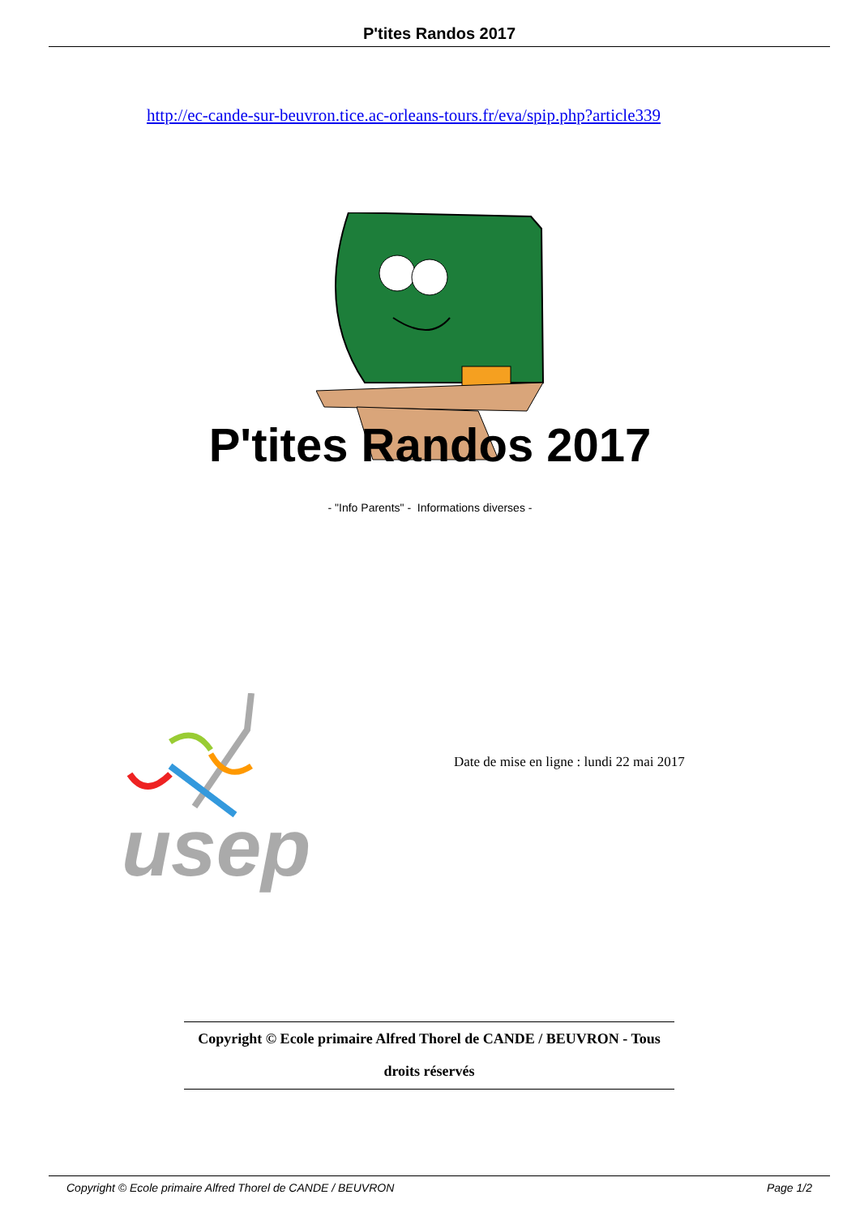P'tites Randos 2017
http://ec-cande-sur-beuvron.tice.ac-orleans-tours.fr/eva/spip.php?article339
P'tites Randos 2017
- "Info Parents" - Informations diverses -
usep
Date de mise en ligne : lundi 22 mai 2017
Copyright © Ecole primaire Alfred Thorel de CANDE / BEUVRON - Tous
droits réservés
Copyright © Ecole primaire Alfred Thorel de CANDE / BEUVRON Page 1/2